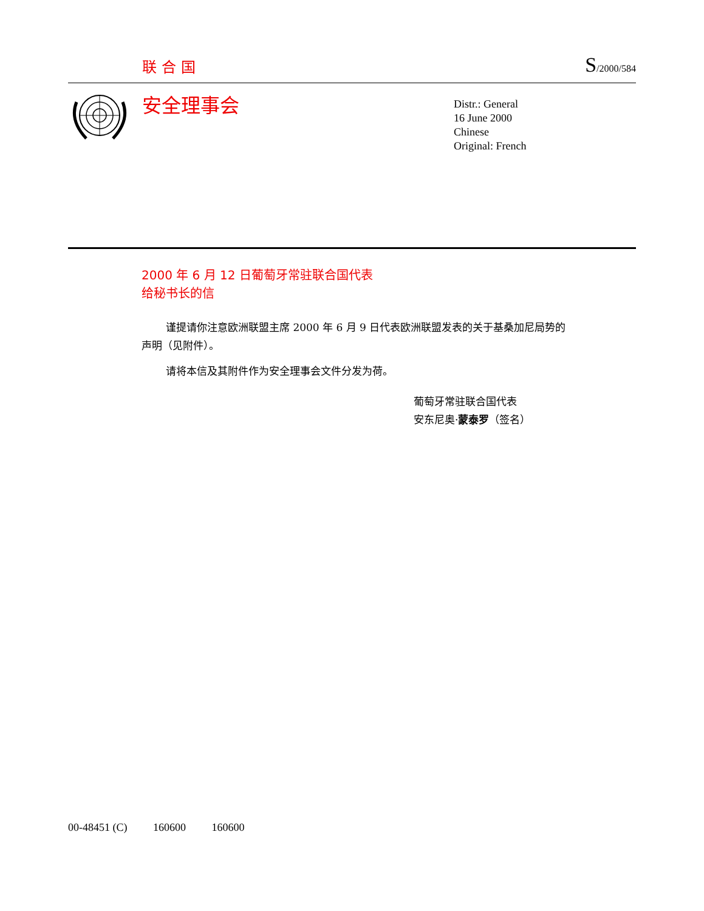联合国
S/2000/584
安全理事会
Distr.: General
16 June 2000
Chinese
Original: French
2000 年 6 月 12 日葡萄牙常驻联合国代表
给秘书长的信
谨提请你注意欧洲联盟主席 2000 年 6 月 9 日代表欧洲联盟发表的关于基桑加尼局势的声明（见附件）。
请将本信及其附件作为安全理事会文件分发为荷。
葡萄牙常驻联合国代表
安东尼奥·蒙泰罗（签名）
00-48451 (C) 160600 160600